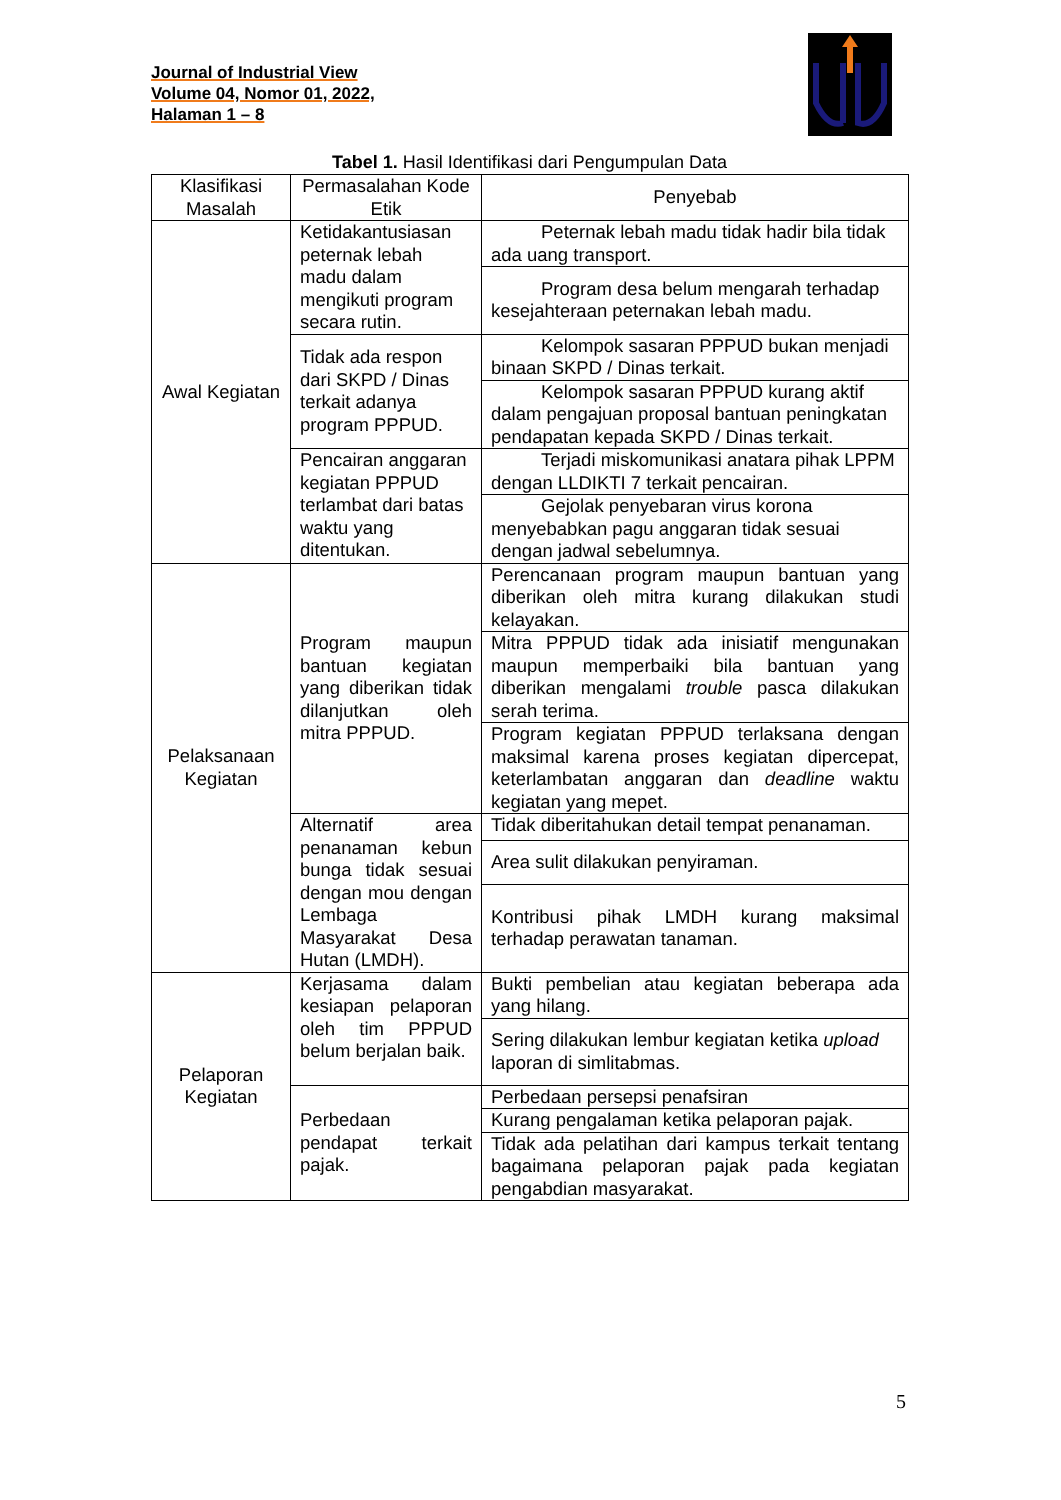Journal of Industrial View
Volume 04, Nomor 01, 2022,
Halaman 1 – 8
Tabel 1. Hasil Identifikasi dari Pengumpulan Data
| Klasifikasi Masalah | Permasalahan Kode Etik | Penyebab |
| --- | --- | --- |
| Awal Kegiatan | Ketidakantusiasan peternak lebah madu dalam mengikuti program secara rutin. | Peternak lebah madu tidak hadir bila tidak ada uang transport. |
| | | Program desa belum mengarah terhadap kesejahteraan peternakan lebah madu. |
| | Tidak ada respon dari SKPD / Dinas terkait adanya program PPPUD. | Kelompok sasaran PPPUD bukan menjadi binaan SKPD / Dinas terkait. |
| | | Kelompok sasaran PPPUD kurang aktif dalam pengajuan proposal bantuan peningkatan pendapatan kepada SKPD / Dinas terkait. |
| | Pencairan anggaran kegiatan PPPUD terlambat dari batas waktu yang ditentukan. | Terjadi miskomunikasi anatara pihak LPPM dengan LLDIKTI 7 terkait pencairan. |
| | | Gejolak penyebaran virus korona menyebabkan pagu anggaran tidak sesuai dengan jadwal sebelumnya. |
| Pelaksanaan Kegiatan | Program maupun bantuan kegiatan yang diberikan tidak dilanjutkan oleh mitra PPPUD. | Perencanaan program maupun bantuan yang diberikan oleh mitra kurang dilakukan studi kelayakan. |
| | | Mitra PPPUD tidak ada inisiatif mengunakan maupun memperbaiki bila bantuan yang diberikan mengalami trouble pasca dilakukan serah terima. |
| | | Program kegiatan PPPUD terlaksana dengan maksimal karena proses kegiatan dipercepat, keterlambatan anggaran dan deadline waktu kegiatan yang mepet. |
| | Alternatif area penanaman kebun bunga tidak sesuai dengan mou dengan Lembaga Masyarakat Desa Hutan (LMDH). | Tidak diberitahukan detail tempat penanaman. |
| | | Area sulit dilakukan penyiraman. |
| | | Kontribusi pihak LMDH kurang maksimal terhadap perawatan tanaman. |
| Pelaporan Kegiatan | Kerjasama dalam kesiapan pelaporan oleh tim PPPUD belum berjalan baik. | Bukti pembelian atau kegiatan beberapa ada yang hilang. |
| | | Sering dilakukan lembur kegiatan ketika upload laporan di simlitabmas. |
| | Perbedaan pendapat terkait pajak. | Perbedaan persepsi penafsiran |
| | | Kurang pengalaman ketika pelaporan pajak. |
| | | Tidak ada pelatihan dari kampus terkait tentang bagaimana pelaporan pajak pada kegiatan pengabdian masyarakat. |
5